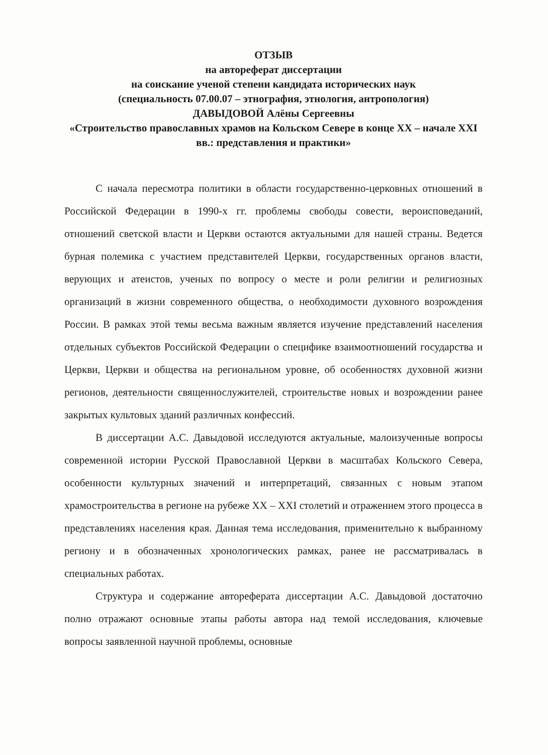ОТЗЫВ
на автореферат диссертации
на соискание ученой степени кандидата исторических наук
(специальность 07.00.07 – этнография, этнология, антропология)
ДАВЫДОВОЙ Алёны Сергеевны
«Строительство православных храмов на Кольском Севере в конце XX – начале XXI вв.: представления и практики»
С начала пересмотра политики в области государственно-церковных отношений в Российской Федерации в 1990-х гг. проблемы свободы совести, вероисповеданий, отношений светской власти и Церкви остаются актуальными для нашей страны. Ведется бурная полемика с участием представителей Церкви, государственных органов власти, верующих и атеистов, ученых по вопросу о месте и роли религии и религиозных организаций в жизни современного общества, о необходимости духовного возрождения России. В рамках этой темы весьма важным является изучение представлений населения отдельных субъектов Российской Федерации о специфике взаимоотношений государства и Церкви, Церкви и общества на региональном уровне, об особенностях духовной жизни регионов, деятельности священнослужителей, строительстве новых и возрождении ранее закрытых культовых зданий различных конфессий.
В диссертации А.С. Давыдовой исследуются актуальные, малоизученные вопросы современной истории Русской Православной Церкви в масштабах Кольского Севера, особенности культурных значений и интерпретаций, связанных с новым этапом храмостроительства в регионе на рубеже XX – XXI столетий и отражением этого процесса в представлениях населения края. Данная тема исследования, применительно к выбранному региону и в обозначенных хронологических рамках, ранее не рассматривалась в специальных работах.
Структура и содержание автореферата диссертации А.С. Давыдовой достаточно полно отражают основные этапы работы автора над темой исследования, ключевые вопросы заявленной научной проблемы, основные